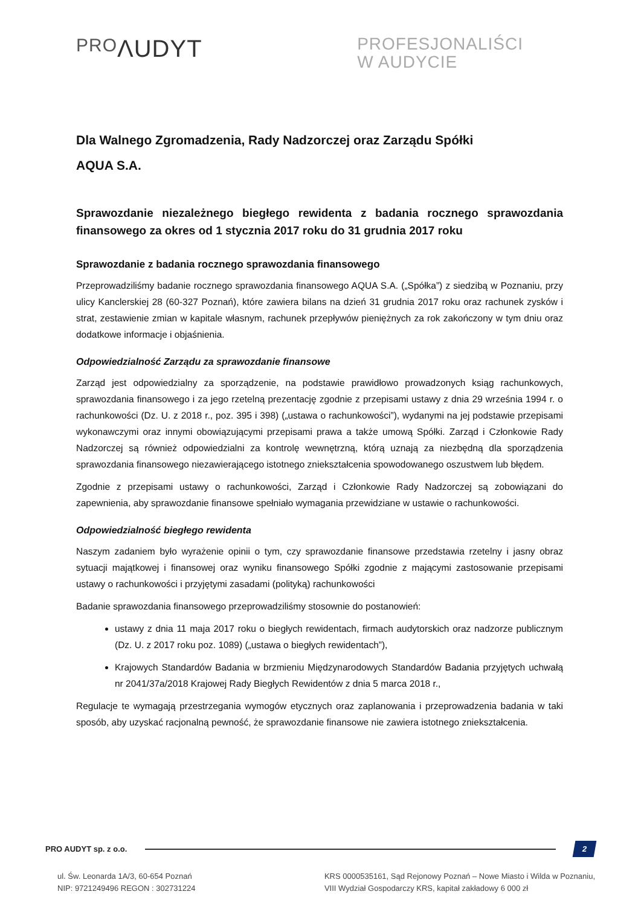PROΛUDYT
PROFESJONALIŚCI
W AUDYCIE
Dla Walnego Zgromadzenia, Rady Nadzorczej oraz Zarządu Spółki
AQUA S.A.
Sprawozdanie niezależnego biegłego rewidenta z badania rocznego sprawozdania finansowego za okres od 1 stycznia 2017 roku do 31 grudnia 2017 roku
Sprawozdanie z badania rocznego sprawozdania finansowego
Przeprowadziliśmy badanie rocznego sprawozdania finansowego AQUA S.A. („Spółka”) z siedzibą w Poznaniu, przy ulicy Kanclerskiej 28 (60-327 Poznań), które zawiera bilans na dzień 31 grudnia 2017 roku oraz rachunek zysków i strat, zestawienie zmian w kapitale własnym, rachunek przepływów pieniężnych za rok zakończony w tym dniu oraz dodatkowe informacje i objaśnienia.
Odpowiedzialność Zarządu za sprawozdanie finansowe
Zarząd jest odpowiedzialny za sporządzenie, na podstawie prawidłowo prowadzonych ksiąg rachunkowych, sprawozdania finansowego i za jego rzetelną prezentację zgodnie z przepisami ustawy z dnia 29 września 1994 r. o rachunkowości (Dz. U. z 2018 r., poz. 395 i 398) („ustawa o rachunkowości”), wydanymi na jej podstawie przepisami wykonawczymi oraz innymi obowiązującymi przepisami prawa a także umową Spółki. Zarząd i Członkowie Rady Nadzorczej są również odpowiedzialni za kontrolę wewnętrzną, którą uznają za niezbędną dla sporządzenia sprawozdania finansowego niezawierającego istotnego zniekształcenia spowodowanego oszustwem lub błędem.
Zgodnie z przepisami ustawy o rachunkowości, Zarząd i Członkowie Rady Nadzorczej są zobowiązani do zapewnienia, aby sprawozdanie finansowe spełniało wymagania przewidziane w ustawie o rachunkowości.
Odpowiedzialność biegłego rewidenta
Naszym zadaniem było wyrażenie opinii o tym, czy sprawozdanie finansowe przedstawia rzetelny i jasny obraz sytuacji majątkowej i finansowej oraz wyniku finansowego Spółki zgodnie z mającymi zastosowanie przepisami ustawy o rachunkowości i przyjętymi zasadami (polityką) rachunkowości
Badanie sprawozdania finansowego przeprowadziliśmy stosownie do postanowień:
ustawy z dnia 11 maja 2017 roku o biegłych rewidentach, firmach audytorskich oraz nadzorze publicznym (Dz. U. z 2017 roku poz. 1089) („ustawa o biegłych rewidentach”),
Krajowych Standardów Badania w brzmieniu Międzynarodowych Standardów Badania przyjętych uchwałą nr 2041/37a/2018 Krajowej Rady Biegłych Rewidentów z dnia 5 marca 2018 r.,
Regulacje te wymagają przestrzegania wymogów etycznych oraz zaplanowania i przeprowadzenia badania w taki sposób, aby uzyskać racjonalną pewność, że sprawozdanie finansowe nie zawiera istotnego zniekształcenia.
PRO AUDYT sp. z o.o.
2
ul. Św. Leonarda 1A/3, 60-654 Poznań
NIP: 9721249496 REGON : 302731224
KRS 0000535161, Sąd Rejonowy Poznań – Nowe Miasto i Wilda w Poznaniu,
VIII Wydział Gospodarczy KRS, kapitał zakładowy 6 000 zł